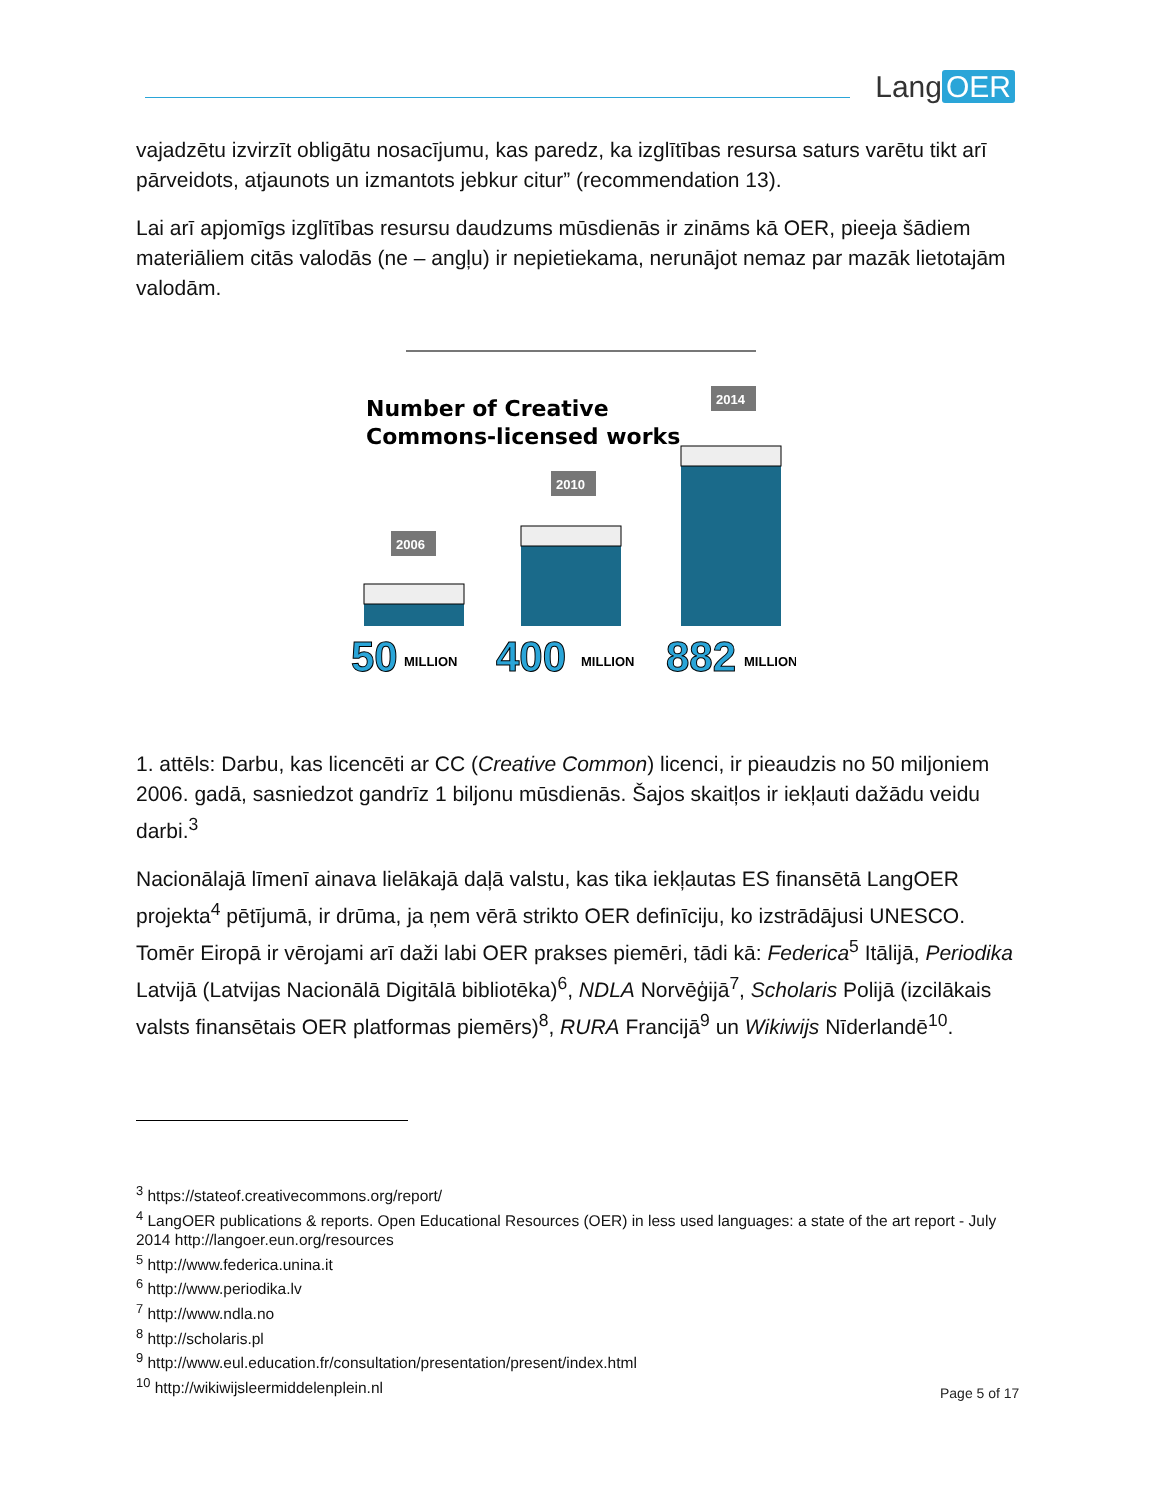Lang OER
vajadzētu izvirzīt obligātu nosacījumu, kas paredz, ka izglītības resursa saturs varētu tikt arī pārveidots, atjaunots un izmantots jebkur citur” (recommendation 13).
Lai arī apjomīgs izglītības resursu daudzums mūsdienās ir zināms kā OER, pieeja šādiem materiāliem citās valodās (ne – angļu) ir nepietiekama, nerunājot nemaz par mazāk lietotajām valodām.
Number of Creative
Commons-licensed works
2006
2010
2014
50
MILLION
400
MILLION
882
MILLION
1. attēls: Darbu, kas licencēti ar CC (Creative Common) licenci, ir pieaudzis no 50 miljoniem 2006. gadā, sasniedzot gandrīz 1 biljonu mūsdienās. Šajos skaitļos ir iekļauti dažādu veidu darbi.<sup>3</sup>
Nacionālajā līmenī ainava lielākajā daļā valstu, kas tika iekļautas ES finansētā LangOER projekta<sup>4</sup> pētījumā, ir drūma, ja ņem vērā strikto OER definīciju, ko izstrādājusi UNESCO. Tomēr Eiropā ir vērojami arī daži labi OER prakses piemēri, tādi kā: Federica<sup>5</sup> Itālijā, Periodika Latvijā (Latvijas Nacionālā Digitālā bibliotēka)<sup>6</sup>, NDLA Norvēģijā<sup>7</sup>, Scholaris Polijā (izcilākais valsts finansētais OER platformas piemērs)<sup>8</sup>, RURA Francijā<sup>9</sup> un Wikiwijs Nīderlandē<sup>10</sup>.
<sup>3</sup> https://stateof.creativecommons.org/report/
<sup>4</sup> LangOER publications & reports. Open Educational Resources (OER) in less used languages: a state of the art report - July 2014 http://langoer.eun.org/resources
<sup>5</sup> http://www.federica.unina.it
<sup>6</sup> http://www.periodika.lv
<sup>7</sup> http://www.ndla.no
<sup>8</sup> http://scholaris.pl
<sup>9</sup> http://www.eul.education.fr/consultation/presentation/present/index.html
<sup>10</sup> http://wikiwijsleermiddelenplein.nl
Page 5 of 17